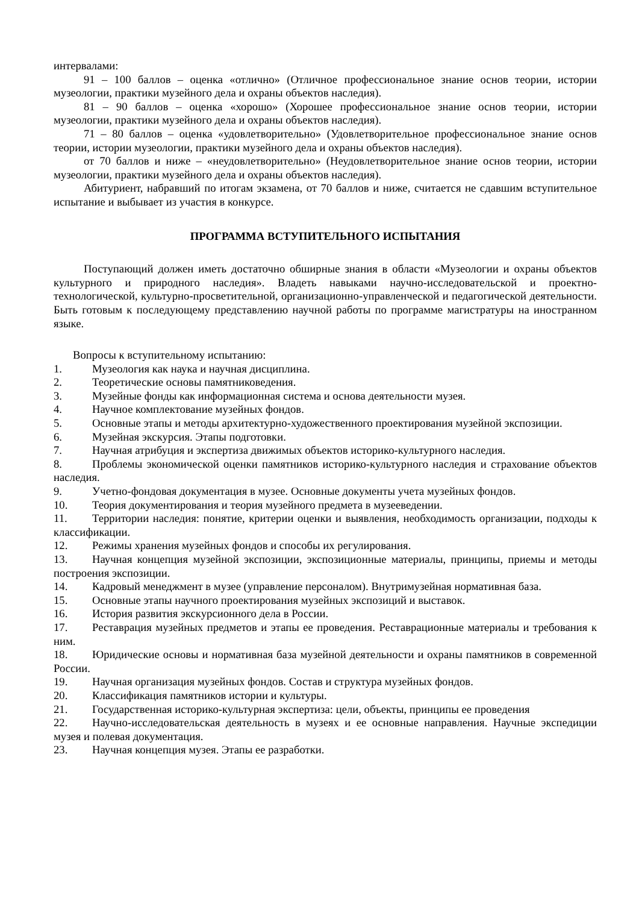интервалами:
91 – 100 баллов – оценка «отлично» (Отличное профессиональное знание основ теории, истории музеологии, практики музейного дела и охраны объектов наследия).
81 – 90 баллов – оценка «хорошо» (Хорошее профессиональное знание основ теории, истории музеологии, практики музейного дела и охраны объектов наследия).
71 – 80 баллов – оценка «удовлетворительно» (Удовлетворительное профессиональное знание основ теории, истории музеологии, практики музейного дела и охраны объектов наследия).
от 70 баллов и ниже – «неудовлетворительно» (Неудовлетворительное знание основ теории, истории музеологии, практики музейного дела и охраны объектов наследия).
Абитуриент, набравший по итогам экзамена, от 70 баллов и ниже, считается не сдавшим вступительное испытание и выбывает из участия в конкурсе.
ПРОГРАММА ВСТУПИТЕЛЬНОГО ИСПЫТАНИЯ
Поступающий должен иметь достаточно обширные знания в области «Музеологии и охраны объектов культурного и природного наследия». Владеть навыками научно-исследовательской и проектно-технологической, культурно-просветительной, организационно-управленческой и педагогической деятельности. Быть готовым к последующему представлению научной работы по программе магистратуры на иностранном языке.
Вопросы к вступительному испытанию:
1. Музеология как наука и научная дисциплина.
2. Теоретические основы памятниковедения.
3. Музейные фонды как информационная система и основа деятельности музея.
4. Научное комплектование музейных фондов.
5. Основные этапы и методы архитектурно-художественного проектирования музейной экспозиции.
6. Музейная экскурсия. Этапы подготовки.
7. Научная атрибуция и экспертиза движимых объектов историко-культурного наследия.
8. Проблемы экономической оценки памятников историко-культурного наследия и страхование объектов наследия.
9. Учетно-фондовая документация в музее. Основные документы учета музейных фондов.
10. Теория документирования и теория музейного предмета в музееведении.
11. Территории наследия: понятие, критерии оценки и выявления, необходимость организации, подходы к классификации.
12. Режимы хранения музейных фондов и способы их регулирования.
13. Научная концепция музейной экспозиции, экспозиционные материалы, принципы, приемы и методы построения экспозиции.
14. Кадровый менеджмент в музее (управление персоналом). Внутримузейная нормативная база.
15. Основные этапы научного проектирования музейных экспозиций и выставок.
16. История развития экскурсионного дела в России.
17. Реставрация музейных предметов и этапы ее проведения. Реставрационные материалы и требования к ним.
18. Юридические основы и нормативная база музейной деятельности и охраны памятников в современной России.
19. Научная организация музейных фондов. Состав и структура музейных фондов.
20. Классификация памятников истории и культуры.
21. Государственная историко-культурная экспертиза: цели, объекты, принципы ее проведения
22. Научно-исследовательская деятельность в музеях и ее основные направления. Научные экспедиции музея и полевая документация.
23. Научная концепция музея. Этапы ее разработки.